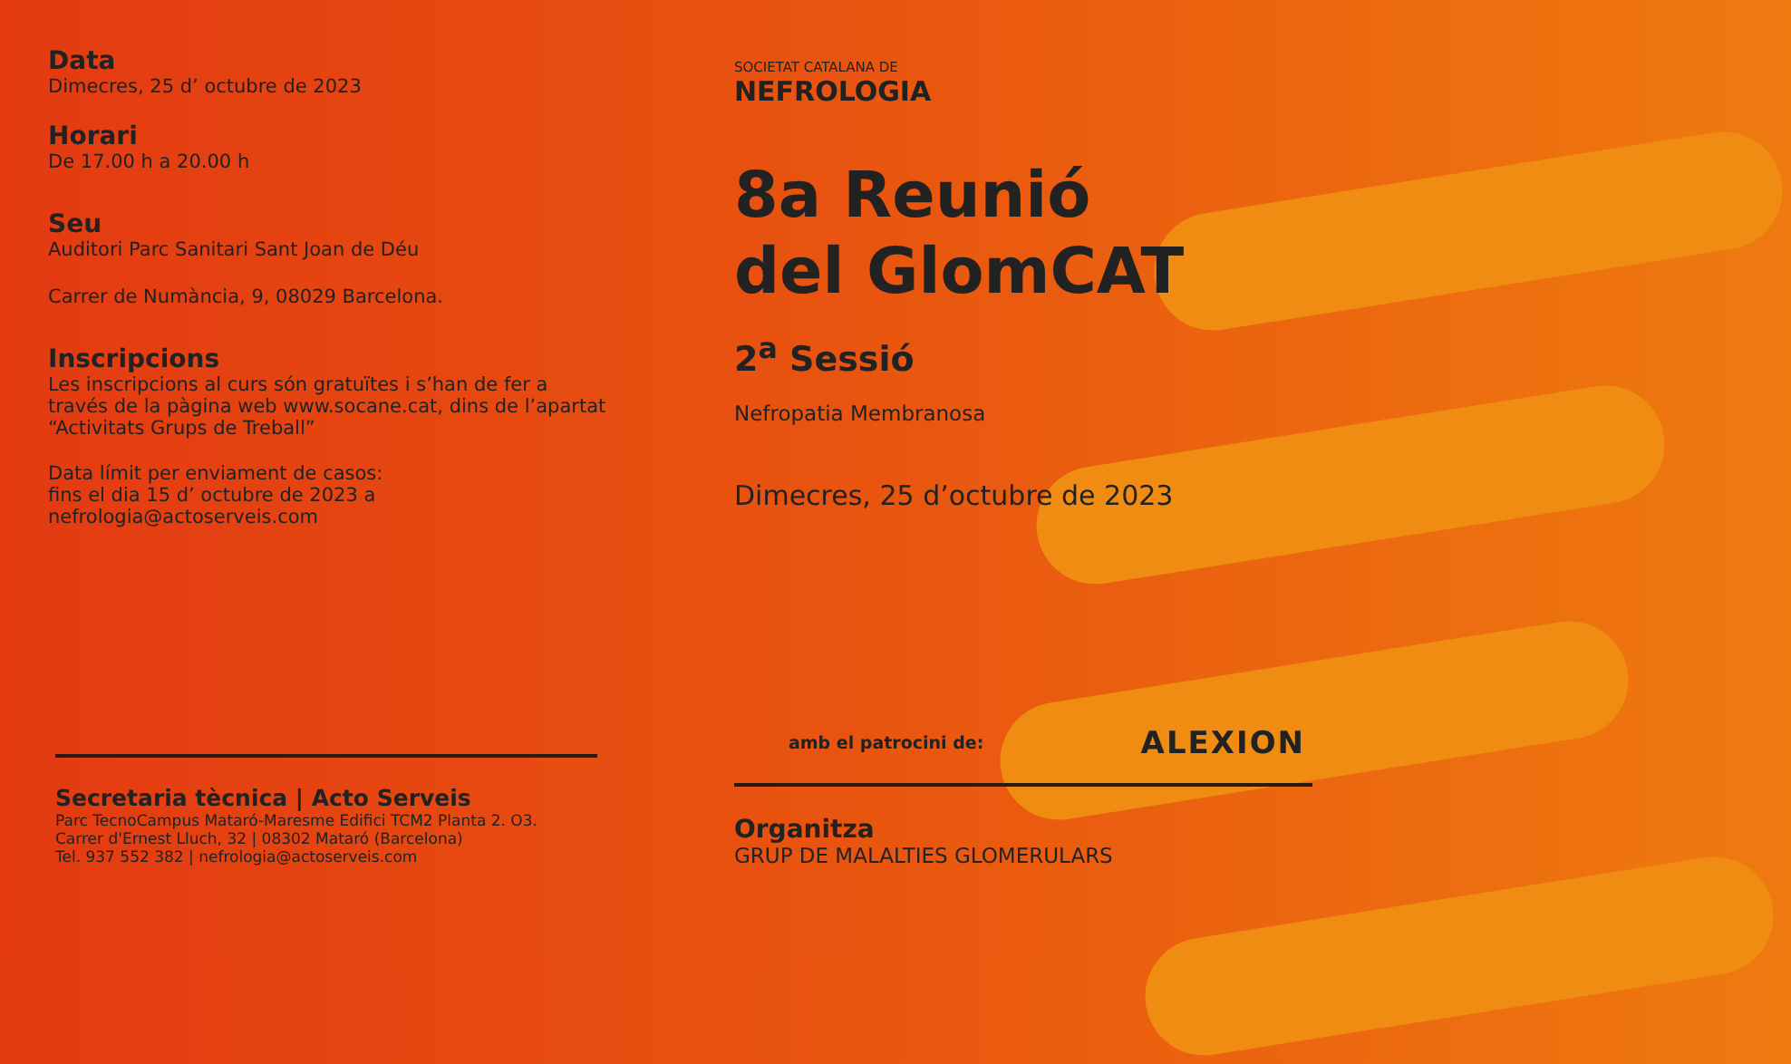Data
Dimecres, 25 d’ octubre de 2023
Horari
De 17.00 h a 20.00 h
Seu
Auditori Parc Sanitari Sant Joan de Déu
Carrer de Numància, 9, 08029 Barcelona.
Inscripcions
Les inscripcions al curs són gratuïtes i s’han de fer a través de la pàgina web www.socane.cat, dins de l’apartat “Activitats Grups de Treball”
Data límit per enviament de casos:
fins el dia 15 d’ octubre de 2023 a
nefrologia@actoserveis.com
Secretaria tècnica | Acto Serveis
Parc TecnoCampus Mataró-Maresme Edifici TCM2 Planta 2. O3.
Carrer d'Ernest Lluch, 32 | 08302 Mataró (Barcelona)
Tel. 937 552 382 | nefrologia@actoserveis.com
SOCIETAT CATALANA DE
NEFROLOGIA
8a Reunió
del GlomCAT
2<sup>a</sup> Sessió
Nefropatia Membranosa
Dimecres, 25 d’octubre de 2023
amb el patrocini de: ALEXION
Organitza
GRUP DE MALALTIES GLOMERULARS